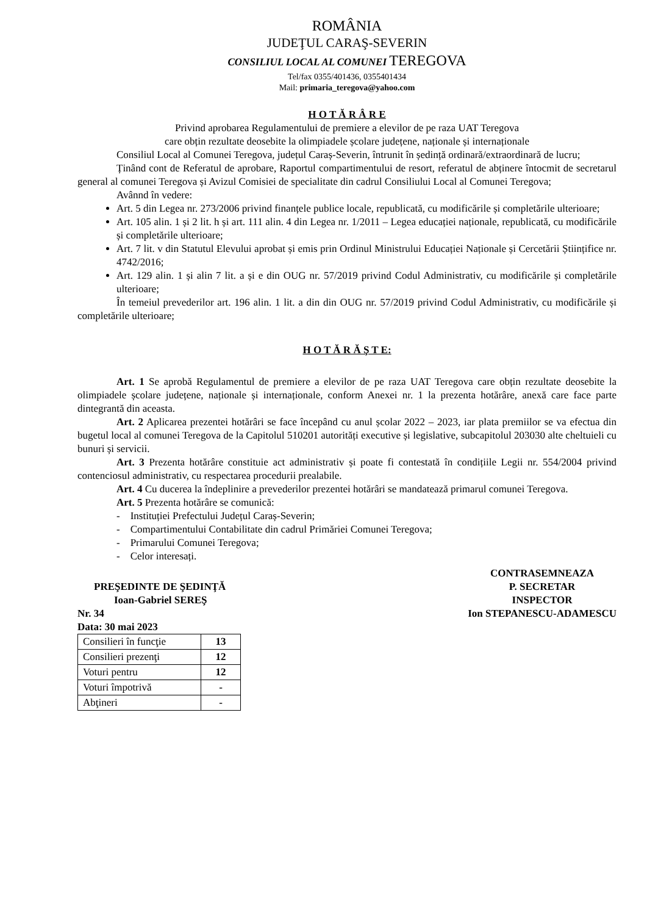ROMÂNIA
JUDEŢUL CARAŞ-SEVERIN
CONSILIUL LOCAL AL COMUNEI TEREGOVA
Tel/fax 0355/401436, 0355401434
Mail: primaria_teregova@yahoo.com
H O T Ă R Â R E
Privind aprobarea Regulamentului de premiere a elevilor de pe raza UAT Teregova
care obțin rezultate deosebite la olimpiadele școlare județene, naționale și internaționale
Consiliul Local al Comunei Teregova, județul Caraș-Severin, întrunit în ședință ordinară/extraordinară de lucru;
Ținând cont de Referatul de aprobare, Raportul compartimentului de resort, referatul de abținere întocmit de secretarul general al comunei Teregova și Avizul Comisiei de specialitate din cadrul Consiliului Local al Comunei Teregova;
Avânnd în vedere:
Art. 5 din Legea nr. 273/2006 privind finanțele publice locale, republicată, cu modificările și completările ulterioare;
Art. 105 alin. 1 și 2 lit. h și art. 111 alin. 4 din Legea nr. 1/2011 – Legea educației naționale, republicată, cu modificările și completările ulterioare;
Art. 7 lit. v din Statutul Elevului aprobat și emis prin Ordinul Ministrului Educației Naționale și Cercetării Științifice nr. 4742/2016;
Art. 129 alin. 1 și alin 7 lit. a și e din OUG nr. 57/2019 privind Codul Administrativ, cu modificările și completările ulterioare;
În temeiul prevederilor art. 196 alin. 1 lit. a din din OUG nr. 57/2019 privind Codul Administrativ, cu modificările și completările ulterioare;
H O T Ă R Ă Ş T E:
Art. 1 Se aprobă Regulamentul de premiere a elevilor de pe raza UAT Teregova care obțin rezultate deosebite la olimpiadele școlare județene, naționale și internaționale, conform Anexei nr. 1 la prezenta hotărâre, anexă care face parte dintegrantă din aceasta.
Art. 2 Aplicarea prezentei hotărâri se face începând cu anul școlar 2022 – 2023, iar plata premiilor se va efectua din bugetul local al comunei Teregova de la Capitolul 510201 autorități executive și legislative, subcapitolul 203030 alte cheltuieli cu bunuri și servicii.
Art. 3 Prezenta hotărâre constituie act administrativ și poate fi contestată în condițiile Legii nr. 554/2004 privind contenciosul administrativ, cu respectarea procedurii prealabile.
Art. 4 Cu ducerea la îndeplinire a prevederilor prezentei hotărâri se mandatează primarul comunei Teregova.
Art. 5 Prezenta hotărâre se comunică:
- Instituției Prefectului Județul Caraș-Severin;
- Compartimentului Contabilitate din cadrul Primăriei Comunei Teregova;
- Primarului Comunei Teregova;
- Celor interesați.
PREŞEDINTE DE ŞEDINŢĂ
Ioan-Gabriel SEREŞ
Nr. 34
Data: 30 mai 2023
CONTRASEMNEAZA
P. SECRETAR
INSPECTOR
Ion STEPANESCU-ADAMESCU
| Consilieri în funcţie | 13 |
| Consilieri prezenţi | 12 |
| Voturi pentru | 12 |
| Voturi împotrivă | - |
| Abţineri | - |